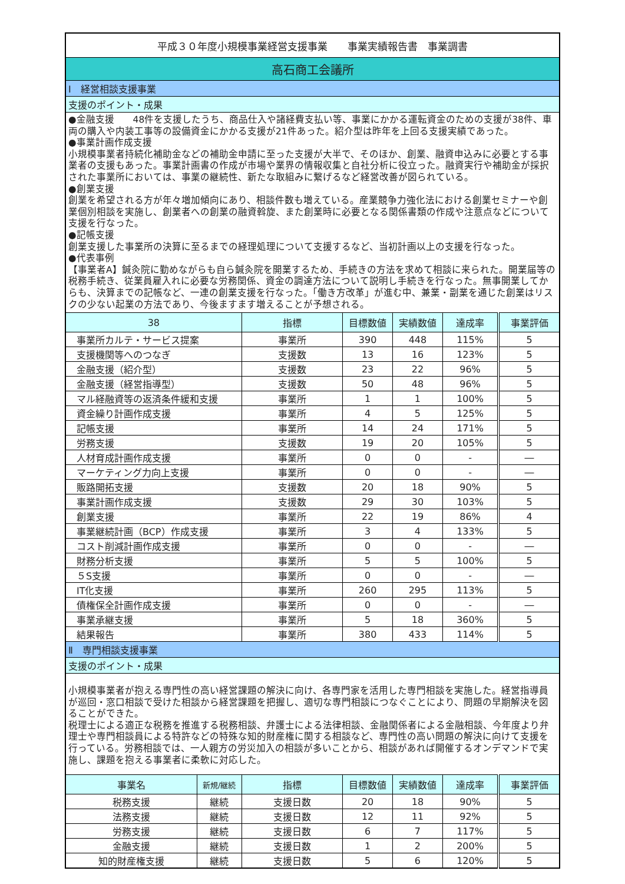| 平成３０年度小規模事業経営支援事業 事業実績報告書 事業調書 | | | | | | |
| 高石商工会議所 | | | | | | |
| Ⅰ 経営相談支援事業 | | | | | | |
| 支援のポイント・成果 | | | | | | |
| ●金融支援 48件を支援したうち、商品仕入や諸経費支払い等、事業にかかる運転資金のための支援が38件、車両の購入や内装工事等の設備資金にかかる支援が21件あった。紹介型は昨年を上回る支援実績であった。 ●事業計画作成支援 小規模事業者持続化補助金などの補助金申請に至った支援が大半で、そのほか、創業、融資申込みに必要とする事業者の支援もあった。事業計画書の作成が市場や業界の情報収集と自社分析に役立った。融資実行や補助金が採択された事業所においては、事業の継続性、新たな取組みに繋げるなど経営改善が図られている。 ●創業支援 創業を希望される方が年々増加傾向にあり、相談件数も増えている。産業競争力強化法における創業セミナーや創業個別相談を実施し、創業者への創業の融資斡旋、また創業時に必要となる関係書類の作成や注意点などについて支援を行なった。 ●記帳支援 創業支援した事業所の決算に至るまでの経理処理について支援するなど、当初計画以上の支援を行なった。 ●代表事例 【事業者A】鍼灸院に勤めながらも自ら鍼灸院を開業するため、手続きの方法を求めて相談に来られた。開業届等の税務手続き、従業員雇入れに必要な労務関係、資金の調達方法について説明し手続きを行なった。無事開業してからも、決算までの記帳など、一連の創業支援を行なった。「働き方改革」が進む中、兼業・副業を通じた創業はリスクの少ない起業の方法であり、今後ますます増えることが予想される。 | | | | | | |
| 38 | | 指標 | 目標数値 | 実績数値 | 達成率 | 事業評価 |
| 事業所カルテ・サービス提案 | | 事業所 | 390 | 448 | 115% | 5 |
| 支援機関等へのつなぎ | | 支援数 | 13 | 16 | 123% | 5 |
| 金融支援（紹介型） | | 支援数 | 23 | 22 | 96% | 5 |
| 金融支援（経営指導型） | | 支援数 | 50 | 48 | 96% | 5 |
| マル経融資等の返済条件緩和支援 | | 事業所 | 1 | 1 | 100% | 5 |
| 資金繰り計画作成支援 | | 事業所 | 4 | 5 | 125% | 5 |
| 記帳支援 | | 事業所 | 14 | 24 | 171% | 5 |
| 労務支援 | | 支援数 | 19 | 20 | 105% | 5 |
| 人材育成計画作成支援 | | 事業所 | 0 | 0 | - | ― |
| マーケティング力向上支援 | | 事業所 | 0 | 0 | - | ― |
| 販路開拓支援 | | 支援数 | 20 | 18 | 90% | 5 |
| 事業計画作成支援 | | 支援数 | 29 | 30 | 103% | 5 |
| 創業支援 | | 事業所 | 22 | 19 | 86% | 4 |
| 事業継続計画（BCP）作成支援 | | 事業所 | 3 | 4 | 133% | 5 |
| コスト削減計画作成支援 | | 事業所 | 0 | 0 | - | ― |
| 財務分析支援 | | 事業所 | 5 | 5 | 100% | 5 |
| ５S支援 | | 事業所 | 0 | 0 | - | ― |
| IT化支援 | | 事業所 | 260 | 295 | 113% | 5 |
| 債権保全計画作成支援 | | 事業所 | 0 | 0 | - | ― |
| 事業承継支援 | | 事業所 | 5 | 18 | 360% | 5 |
| 結果報告 | | 事業所 | 380 | 433 | 114% | 5 |
| Ⅱ 専門相談支援事業 | | | | | | |
| 支援のポイント・成果 | | | | | | |
| 小規模事業者が抱える専門性の高い経営課題の解決に向け、各専門家を活用した専門相談を実施した。経営指導員が巡回・窓口相談で受けた相談から経営課題を把握し、適切な専門相談につなぐことにより、問題の早期解決を図ることができた。 税理士による適正な税務を推進する税務相談、弁護士による法律相談、金融関係者による金融相談、今年度より弁理士や専門相談員による特許などの特殊な知的財産権に関する相談など、専門性の高い問題の解決に向けて支援を行っている。労務相談では、一人親方の労災加入の相談が多いことから、相談があれば開催するオンデマンドで実施し、課題を抱える事業者に柔軟に対応した。 | | | | | | |
| 事業名 | 新規/継続 | 指標 | 目標数値 | 実績数値 | 達成率 | 事業評価 |
| 税務支援 | 継続 | 支援日数 | 20 | 18 | 90% | 5 |
| 法務支援 | 継続 | 支援日数 | 12 | 11 | 92% | 5 |
| 労務支援 | 継続 | 支援日数 | 6 | 7 | 117% | 5 |
| 金融支援 | 継続 | 支援日数 | 1 | 2 | 200% | 5 |
| 知的財産権支援 | 継続 | 支援日数 | 5 | 6 | 120% | 5 |